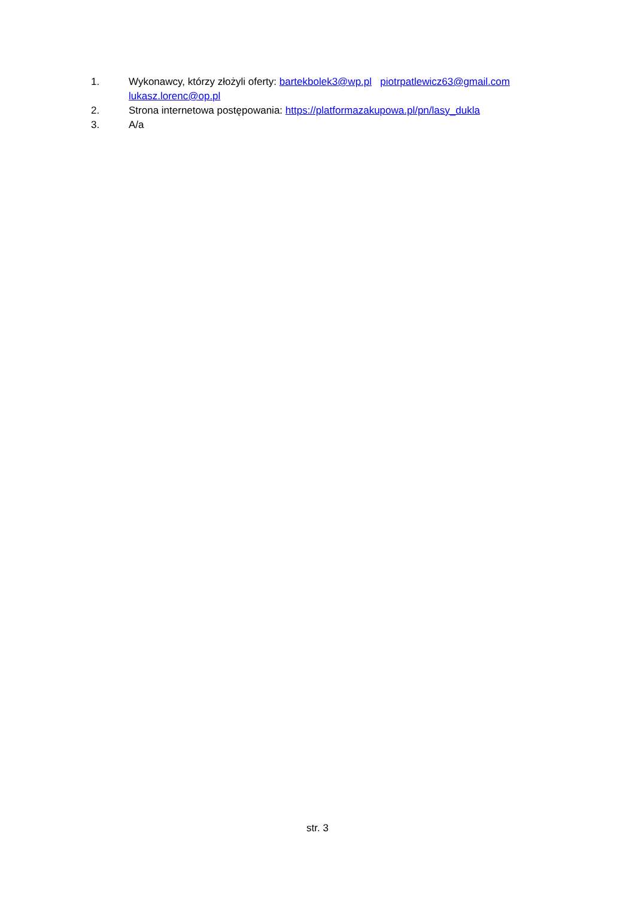1. Wykonawcy, którzy złożyli oferty: bartekbolek3@wp.pl piotrpatlewicz63@gmail.com
lukasz.lorenc@op.pl
2. Strona internetowa postępowania: https://platformazakupowa.pl/pn/lasy_dukla
3. A/a
str. 3